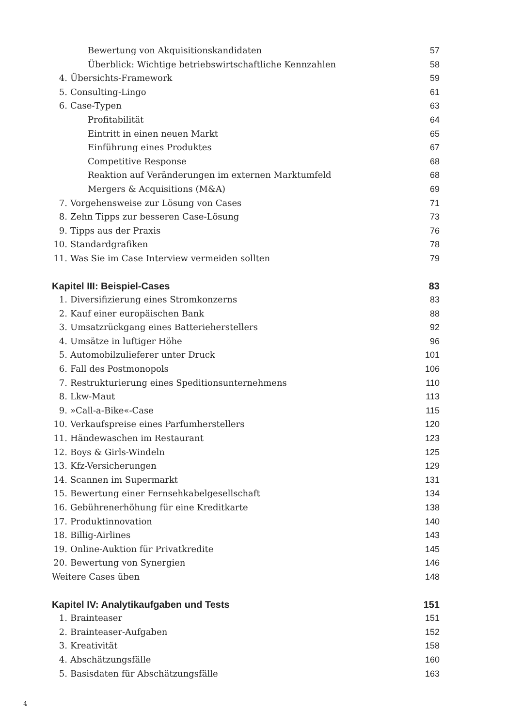Bewertung von Akquisitionskandidaten 57
Überblick: Wichtige betriebswirtschaftliche Kennzahlen 58
4. Übersichts-Framework 59
5. Consulting-Lingo 61
6. Case-Typen 63
Profitabilität 64
Eintritt in einen neuen Markt 65
Einführung eines Produktes 67
Competitive Response 68
Reaktion auf Veränderungen im externen Marktumfeld 68
Mergers & Acquisitions (M&A) 69
7. Vorgehensweise zur Lösung von Cases 71
8. Zehn Tipps zur besseren Case-Lösung 73
9. Tipps aus der Praxis 76
10. Standardgrafiken 78
11. Was Sie im Case Interview vermeiden sollten 79
Kapitel III: Beispiel-Cases 83
1. Diversifizierung eines Stromkonzerns 83
2. Kauf einer europäischen Bank 88
3. Umsatzrückgang eines Batterieherstellers 92
4. Umsätze in luftiger Höhe 96
5. Automobilzulieferer unter Druck 101
6. Fall des Postmonopols 106
7. Restrukturierung eines Speditionsunternehmens 110
8. Lkw-Maut 113
9. »Call-a-Bike«-Case 115
10. Verkaufspreise eines Parfumherstellers 120
11. Händewaschen im Restaurant 123
12. Boys & Girls-Windeln 125
13. Kfz-Versicherungen 129
14. Scannen im Supermarkt 131
15. Bewertung einer Fernsehkabelgesellschaft 134
16. Gebührenerhöhung für eine Kreditkarte 138
17. Produktinnovation 140
18. Billig-Airlines 143
19. Online-Auktion für Privatkredite 145
20. Bewertung von Synergien 146
Weitere Cases üben 148
Kapitel IV: Analytikaufgaben und Tests 151
1. Brainteaser 151
2. Brainteaser-Aufgaben 152
3. Kreativität 158
4. Abschätzungsfälle 160
5. Basisdaten für Abschätzungsfälle 163
4